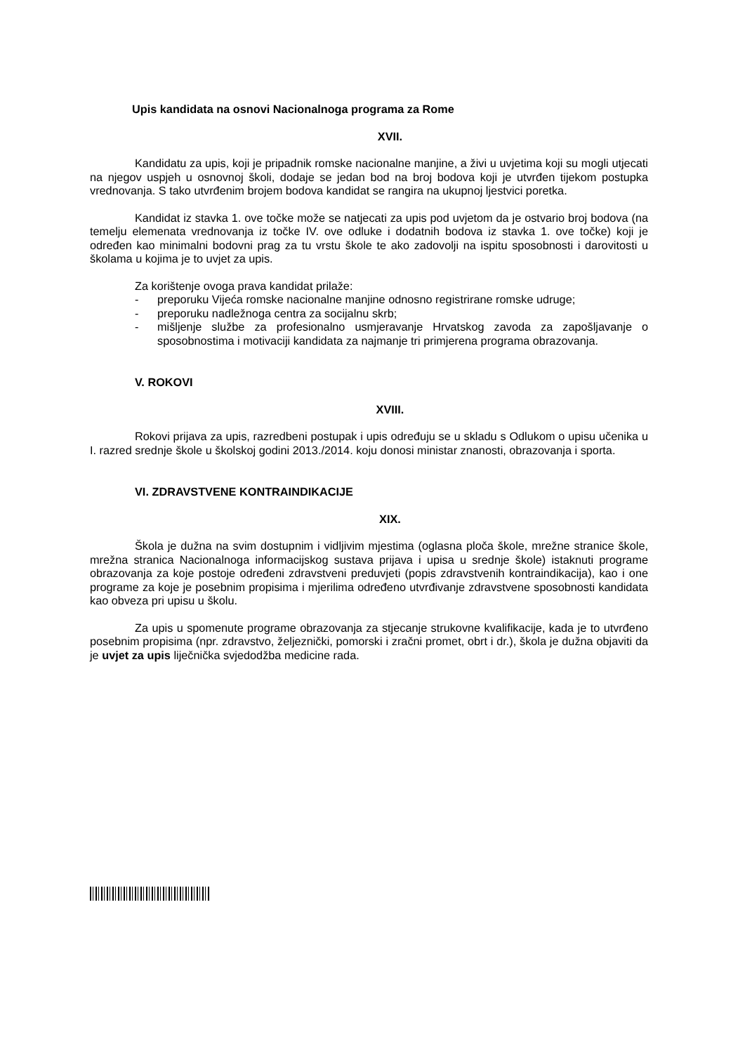Upis kandidata na osnovi Nacionalnoga programa za Rome
XVII.
Kandidatu za upis, koji je pripadnik romske nacionalne manjine, a živi u uvjetima koji su mogli utjecati na njegov uspjeh u osnovnoj školi, dodaje se jedan bod na broj bodova koji je utvrđen tijekom postupka vrednovanja. S tako utvrđenim brojem bodova kandidat se rangira na ukupnoj ljestvici poretka.
Kandidat iz stavka 1. ove točke može se natjecati za upis pod uvjetom da je ostvario broj bodova (na temelju elemenata vrednovanja iz točke IV. ove odluke i dodatnih bodova iz stavka 1. ove točke) koji je određen kao minimalni bodovni prag za tu vrstu škole te ako zadovolji na ispitu sposobnosti i darovitosti u školama u kojima je to uvjet za upis.
Za korištenje ovoga prava kandidat prilaže:
- preporuku Vijeća romske nacionalne manjine odnosno registrirane romske udruge;
- preporuku nadležnoga centra za socijalnu skrb;
- mišljenje službe za profesionalno usmjeravanje Hrvatskog zavoda za zapošljavanje o sposobnostima i motivaciji kandidata za najmanje tri primjerena programa obrazovanja.
V. ROKOVI
XVIII.
Rokovi prijava za upis, razredbeni postupak i upis određuju se u skladu s Odlukom o upisu učenika u I. razred srednje škole u školskoj godini 2013./2014. koju donosi ministar znanosti, obrazovanja i sporta.
VI. ZDRAVSTVENE KONTRAINDIKACIJE
XIX.
Škola je dužna na svim dostupnim i vidljivim mjestima (oglasna ploča škole, mrežne stranice škole, mrežna stranica Nacionalnoga informacijskog sustava prijava i upisa u srednje škole) istaknuti programe obrazovanja za koje postoje određeni zdravstveni preduvjeti (popis zdravstvenih kontraindikacija), kao i one programe za koje je posebnim propisima i mjerilima određeno utvrđivanje zdravstvene sposobnosti kandidata kao obveza pri upisu u školu.
Za upis u spomenute programe obrazovanja za stjecanje strukovne kvalifikacije, kada je to utvrđeno posebnim propisima (npr. zdravstvo, željeznički, pomorski i zračni promet, obrt i dr.), škola je dužna objaviti da je uvjet za upis liječnička svjedodžba medicine rada.